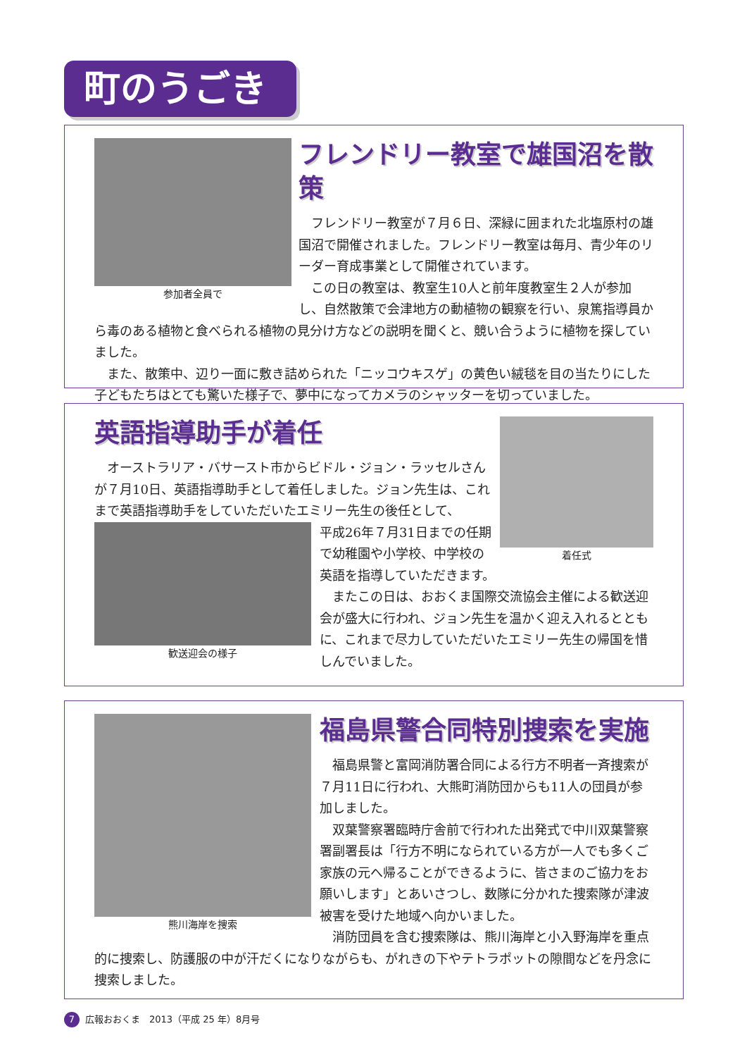町のうごき
参加者全員で
フレンドリー教室で雄国沼を散策
フレンドリー教室が７月６日、深緑に囲まれた北塩原村の雄国沼で開催されました。フレンドリー教室は毎月、青少年のリーダー育成事業として開催されています。
この日の教室は、教室生10人と前年度教室生２人が参加し、自然散策で会津地方の動植物の観察を行い、泉篤指導員から毒のある植物と食べられる植物の見分け方などの説明を聞くと、競い合うように植物を探していました。
また、散策中、辺り一面に敷き詰められた「ニッコウキスゲ」の黄色い絨毯を目の当たりにした子どもたちはとても驚いた様子で、夢中になってカメラのシャッターを切っていました。
着任式
英語指導助手が着任
オーストラリア・バサースト市からビドル・ジョン・ラッセルさんが７月10日、英語指導助手として着任しました。ジョン先生は、これまで英語指導助手をしていただいたエミリー先生の後任として、
歓送迎会の様子
平成26年７月31日までの任期で幼稚園や小学校、中学校の英語を指導していただきます。
またこの日は、おおくま国際交流協会主催による歓送迎会が盛大に行われ、ジョン先生を温かく迎え入れるとともに、これまで尽力していただいたエミリー先生の帰国を惜しんでいました。
熊川海岸を捜索
福島県警合同特別捜索を実施
福島県警と富岡消防署合同による行方不明者一斉捜索が７月11日に行われ、大熊町消防団からも11人の団員が参加しました。
双葉警察署臨時庁舎前で行われた出発式で中川双葉警察署副署長は「行方不明になられている方が一人でも多くご家族の元へ帰ることができるように、皆さまのご協力をお願いします」とあいさつし、数隊に分かれた捜索隊が津波被害を受けた地域へ向かいました。
消防団員を含む捜索隊は、熊川海岸と小入野海岸を重点的に捜索し、防護服の中が汗だくになりながらも、がれきの下やテトラポットの隙間などを丹念に捜索しました。
7 広報おおくま　2013（平成 25 年）8月号